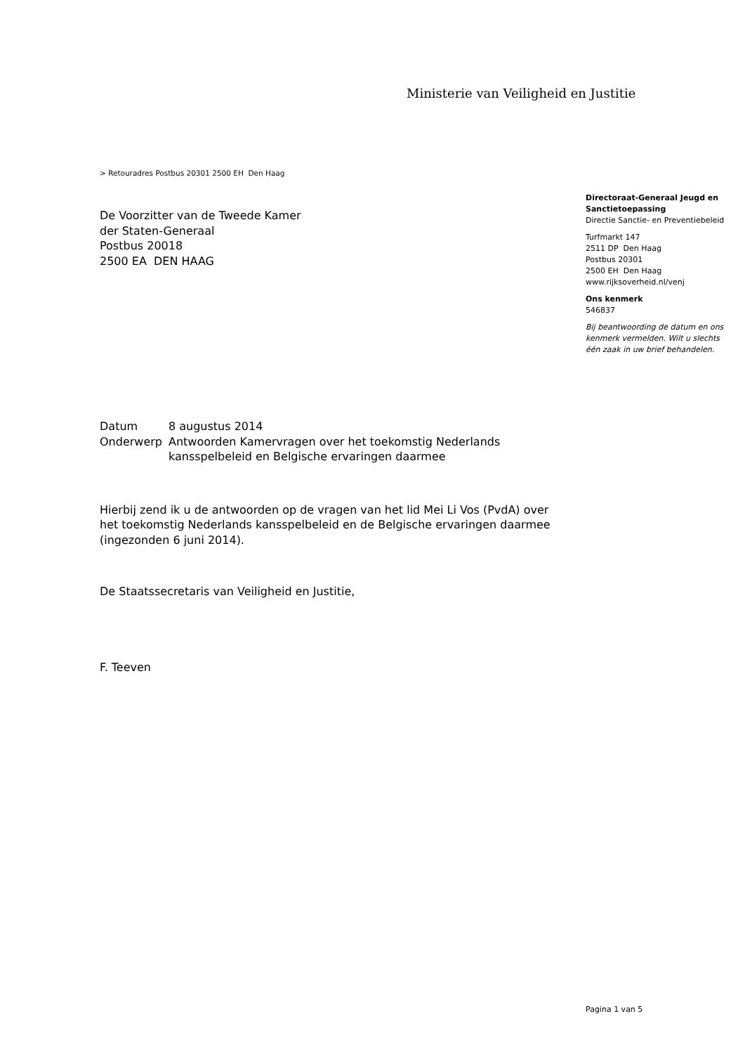Ministerie van Veiligheid en Justitie
> Retouradres Postbus 20301 2500 EH Den Haag
De Voorzitter van de Tweede Kamer
der Staten-Generaal
Postbus 20018
2500 EA DEN HAAG
| Datum | 8 augustus 2014 |
| Onderwerp | Antwoorden Kamervragen over het toekomstig Nederlands kansspelbeleid en Belgische ervaringen daarmee |
Hierbij zend ik u de antwoorden op de vragen van het lid Mei Li Vos (PvdA) over het toekomstig Nederlands kansspelbeleid en de Belgische ervaringen daarmee (ingezonden 6 juni 2014).
De Staatssecretaris van Veiligheid en Justitie,
F. Teeven
Directoraat-Generaal Jeugd en Sanctietoepassing
Directie Sanctie- en Preventiebeleid
Turfmarkt 147
2511 DP Den Haag
Postbus 20301
2500 EH Den Haag
www.rijksoverheid.nl/venj
Ons kenmerk
546837
Bij beantwoording de datum en ons kenmerk vermelden. Wilt u slechts één zaak in uw brief behandelen.
Pagina 1 van 5